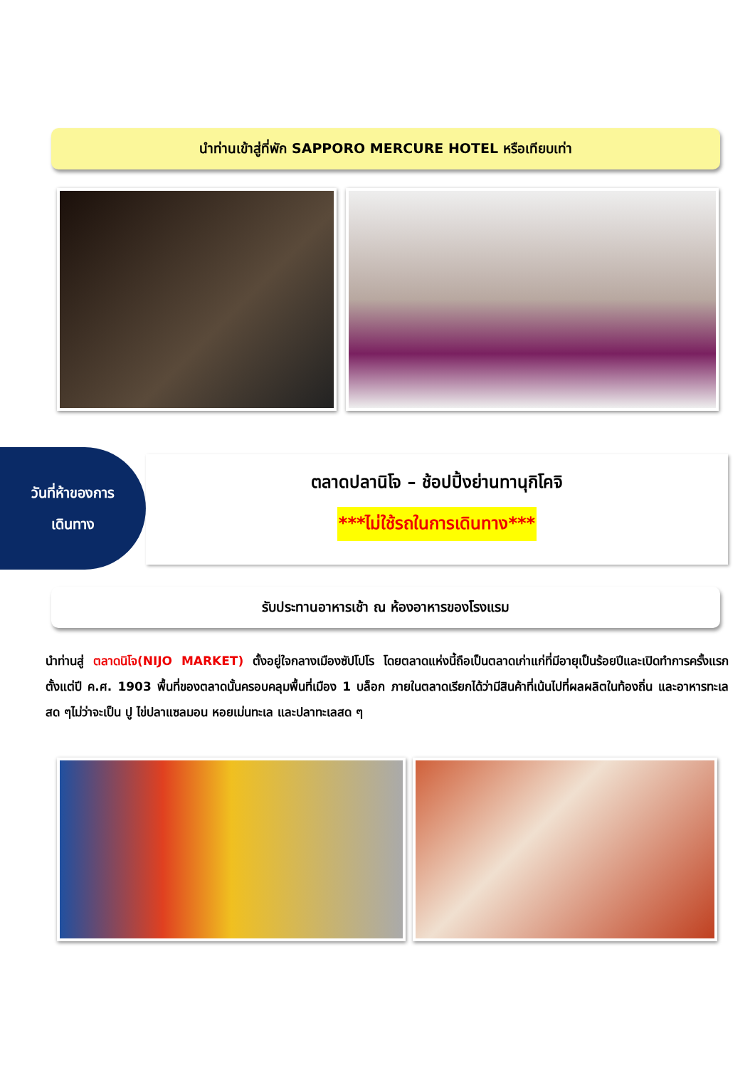นำท่านเข้าสู่ที่พัก SAPPORO MERCURE HOTEL หรือเทียบเท่า
วันที่ห้าของการ
เดินทาง
ตลาดปลานิโจ – ช้อปปิ้งย่านทานุกิโคจิ
***ไม่ใช้รถในการเดินทาง***
รับประทานอาหารเช้า ณ ห้องอาหารของโรงแรม
นำท่านสู่ ตลาดนิโจ(NIJO MARKET) ตั้งอยู่ใจกลางเมืองซัปโปโร โดยตลาดแห่งนี้ถือเป็นตลาดเก่าแก่ที่มีอายุเป็นร้อยปีและเปิดทำการครั้งแรกตั้งแต่ปี ค.ศ. 1903 พื้นที่ของตลาดนั้นครอบคลุมพื้นที่เมือง 1 บล็อก ภายในตลาดเรียกได้ว่ามีสินค้าที่เน้นไปที่ผลผลิตในท้องถิ่น และอาหารทะเลสด ๆไม่ว่าจะเป็น ปู ไข่ปลาแซลมอน หอยเม่นทะเล และปลาทะเลสด ๆ